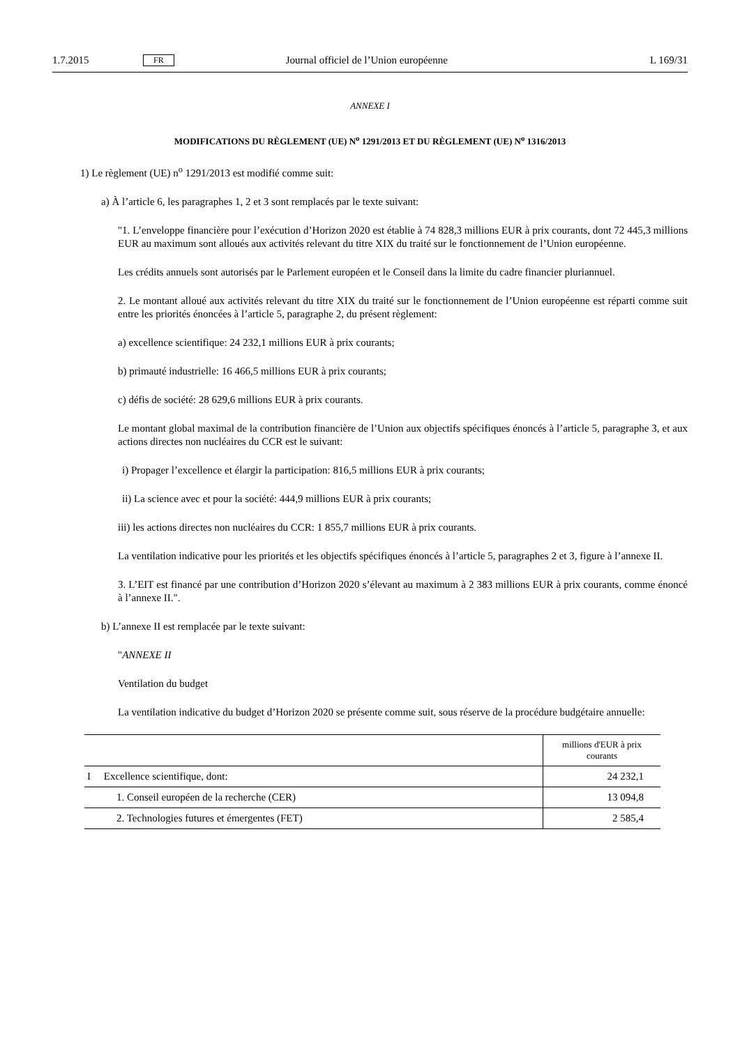1.7.2015 FR Journal officiel de l’Union européenne L 169/31
ANNEXE I
MODIFICATIONS DU RÈGLEMENT (UE) N<sup>o</sup> 1291/2013 ET DU RÈGLEMENT (UE) N<sup>o</sup> 1316/2013
1) Le règlement (UE) n<sup>o</sup> 1291/2013 est modifié comme suit:
a) À l’article 6, les paragraphes 1, 2 et 3 sont remplacés par le texte suivant:
"1. L’enveloppe financière pour l’exécution d’Horizon 2020 est établie à 74 828,3 millions EUR à prix courants, dont 72 445,3 millions EUR au maximum sont alloués aux activités relevant du titre XIX du traité sur le fonctionnement de l’Union européenne.
Les crédits annuels sont autorisés par le Parlement européen et le Conseil dans la limite du cadre financier pluriannuel.
2. Le montant alloué aux activités relevant du titre XIX du traité sur le fonctionnement de l’Union européenne est réparti comme suit entre les priorités énoncées à l’article 5, paragraphe 2, du présent règlement:
a) excellence scientifique: 24 232,1 millions EUR à prix courants;
b) primauté industrielle: 16 466,5 millions EUR à prix courants;
c) défis de société: 28 629,6 millions EUR à prix courants.
Le montant global maximal de la contribution financière de l’Union aux objectifs spécifiques énoncés à l’article 5, paragraphe 3, et aux actions directes non nucléaires du CCR est le suivant:
i) Propager l’excellence et élargir la participation: 816,5 millions EUR à prix courants;
ii) La science avec et pour la société: 444,9 millions EUR à prix courants;
iii) les actions directes non nucléaires du CCR: 1 855,7 millions EUR à prix courants.
La ventilation indicative pour les priorités et les objectifs spécifiques énoncés à l’article 5, paragraphes 2 et 3, figure à l’annexe II.
3. L’EIT est financé par une contribution d’Horizon 2020 s’élevant au maximum à 2 383 millions EUR à prix courants, comme énoncé à l’annexe II.".
b) L’annexe II est remplacée par le texte suivant:
"ANNEXE II
Ventilation du budget
La ventilation indicative du budget d’Horizon 2020 se présente comme suit, sous réserve de la procédure budgétaire annuelle:
| | millions d'EUR à prix courants |
| --- | --- |
| I Excellence scientifique, dont: | 24 232,1 |
| 1. Conseil européen de la recherche (CER) | 13 094,8 |
| 2. Technologies futures et émergentes (FET) | 2 585,4 |